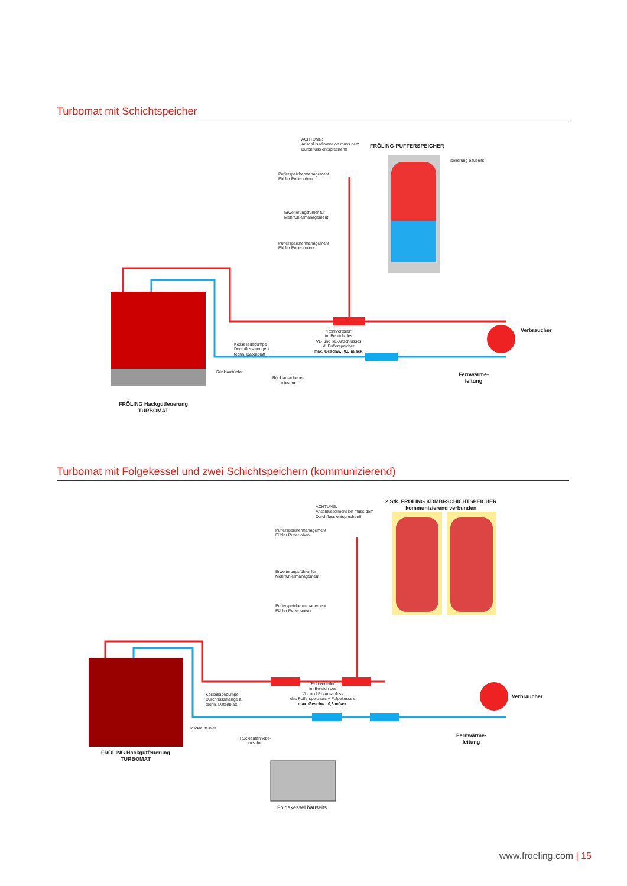Turbomat mit Schichtspeicher
ACHTUNG:
Anschlussdimension muss dem
Durchfluss entsprechen!!
FRÖLING-PUFFERSPEICHER
Isolierung bauseits
Pufferspeichermanagement
Fühler Puffer oben
Erweiterungsfühler für
Mehrfühlermanagement
Pufferspeichermanagement
Fühler Puffer unten
Kesselladepumpe
Durchflussmenge lt.
techn. Datenblatt
"Rohrverteiler"
im Bereich des
VL- und RL-Anschlusses
d. Pufferspeicher
max. Geschw.: 0,3 m/sek.
Rücklauffühler
Rücklaufanhebe-
mischer
Fernwärme-
leitung
Verbraucher
FRÖLING Hackgutfeuerung
TURBOMAT
Turbomat mit Folgekessel und zwei Schichtspeichern (kommunizierend)
ACHTUNG:
Anschlussdimension muss dem
Durchfluss entsprechen!!
2 Stk. FRÖLING KOMBI-SCHICHTSPEICHER
kommunizierend verbunden
Pufferspeichermanagement
Fühler Puffer oben
Erweiterungsfühler für
Mehrfühlermanagement
Pufferspeichermanagement
Fühler Puffer unten
Kesselladepumpe
Durchflussmenge lt.
techn. Datenblatt
"Rohrverteiler"
im Bereich des
VL- und RL-Anschluss
des Pufferspeichers + Folgekessels
max. Geschw.: 0,3 m/sek.
Rücklauffühler
Rücklaufanhebe-
mischer
Fernwärme-
leitung
Verbraucher
FRÖLING Hackgutfeuerung
TURBOMAT
Folgekessel bauseits
www.froeling.com | 15